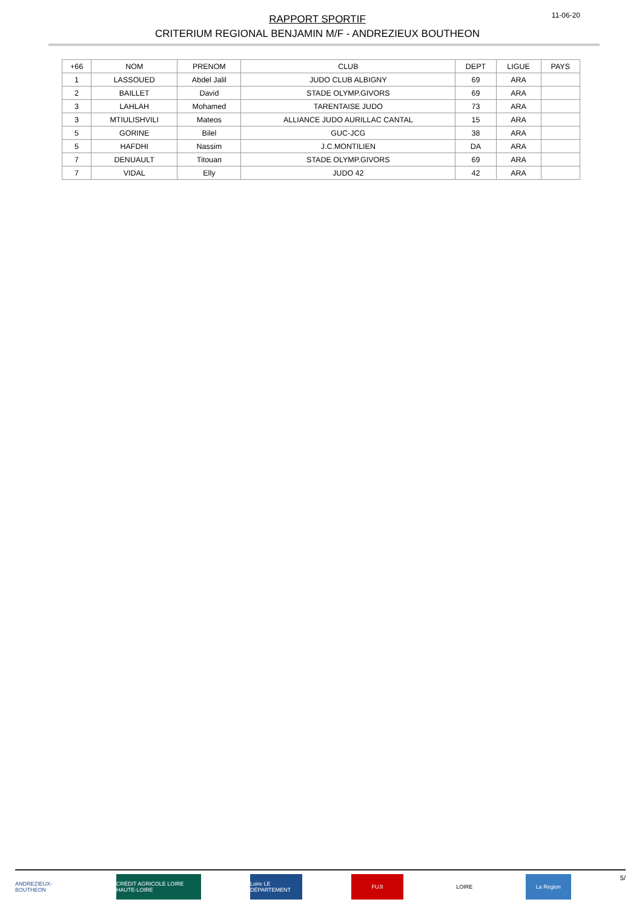RAPPORT SPORTIF
CRITERIUM REGIONAL BENJAMIN M/F - ANDREZIEUX BOUTHEON
11-06-20
| +66 | NOM | PRENOM | CLUB | DEPT | LIGUE | PAYS |
| --- | --- | --- | --- | --- | --- | --- |
| 1 | LASSOUED | Abdel Jalil | JUDO CLUB ALBIGNY | 69 | ARA | |
| 2 | BAILLET | David | STADE OLYMP.GIVORS | 69 | ARA | |
| 3 | LAHLAH | Mohamed | TARENTAISE JUDO | 73 | ARA | |
| 3 | MTIULISHVILI | Mateos | ALLIANCE JUDO AURILLAC CANTAL | 15 | ARA | |
| 5 | GORINE | Bilel | GUC-JCG | 38 | ARA | |
| 5 | HAFDHI | Nassim | J.C.MONTILIEN | DA | ARA | |
| 7 | DENUAULT | Titouan | STADE OLYMP.GIVORS | 69 | ARA | |
| 7 | VIDAL | Elly | JUDO 42 | 42 | ARA | |
ANDREZIEUX-BOUTHEON
CRÉDIT AGRICOLE LOIRE HAUTE-LOIRE
Loire LE DÉPARTEMENT
FUJI LOIRE La Région
5/